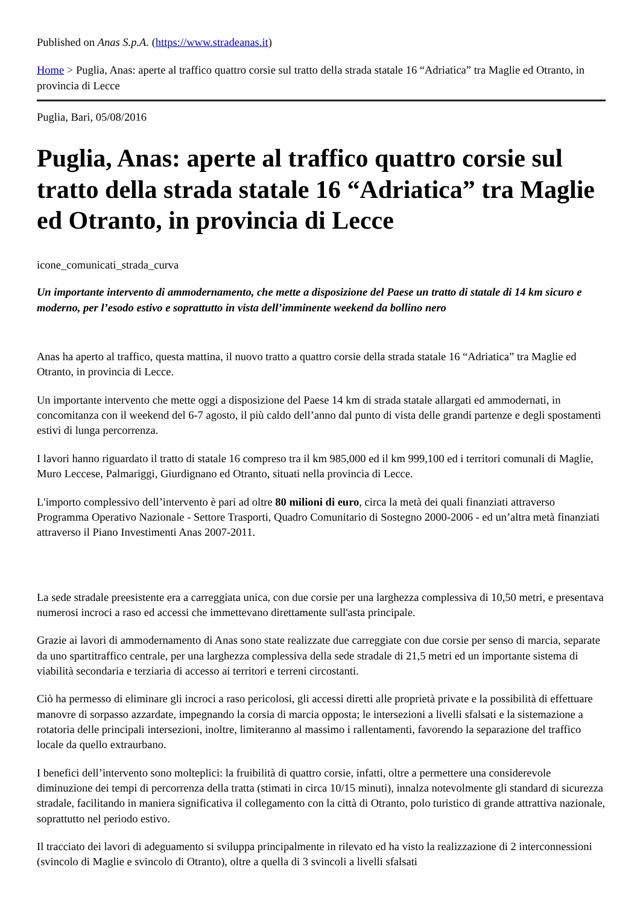Published on Anas S.p.A. (https://www.stradeanas.it)
Home > Puglia, Anas: aperte al traffico quattro corsie sul tratto della strada statale 16 “Adriatica” tra Maglie ed Otranto, in provincia di Lecce
Puglia, Bari, 05/08/2016
Puglia, Anas: aperte al traffico quattro corsie sul tratto della strada statale 16 “Adriatica” tra Maglie ed Otranto, in provincia di Lecce
icone_comunicati_strada_curva
Un importante intervento di ammodernamento, che mette a disposizione del Paese un tratto di statale di 14 km sicuro e moderno, per l’esodo estivo e soprattutto in vista dell’imminente weekend da bollino nero
Anas ha aperto al traffico, questa mattina, il nuovo tratto a quattro corsie della strada statale 16 “Adriatica” tra Maglie ed Otranto, in provincia di Lecce.
Un importante intervento che mette oggi a disposizione del Paese 14 km di strada statale allargati ed ammodernati, in concomitanza con il weekend del 6-7 agosto, il più caldo dell’anno dal punto di vista delle grandi partenze e degli spostamenti estivi di lunga percorrenza.
I lavori hanno riguardato il tratto di statale 16 compreso tra il km 985,000 ed il km 999,100 ed i territori comunali di Maglie, Muro Leccese, Palmariggi, Giurdignano ed Otranto, situati nella provincia di Lecce.
L'importo complessivo dell’intervento è pari ad oltre 80 milioni di euro, circa la metà dei quali finanziati attraverso Programma Operativo Nazionale - Settore Trasporti, Quadro Comunitario di Sostegno 2000-2006 - ed un’altra metà finanziati attraverso il Piano Investimenti Anas 2007-2011.
La sede stradale preesistente era a carreggiata unica, con due corsie per una larghezza complessiva di 10,50 metri, e presentava numerosi incroci a raso ed accessi che immettevano direttamente sull'asta principale.
Grazie ai lavori di ammodernamento di Anas sono state realizzate due carreggiate con due corsie per senso di marcia, separate da uno spartitraffico centrale, per una larghezza complessiva della sede stradale di 21,5 metri ed un importante sistema di viabilità secondaria e terziaria di accesso ai territori e terreni circostanti.
Ciò ha permesso di eliminare gli incroci a raso pericolosi, gli accessi diretti alle proprietà private e la possibilità di effettuare manovre di sorpasso azzardate, impegnando la corsia di marcia opposta; le intersezioni a livelli sfalsati e la sistemazione a rotatoria delle principali intersezioni, inoltre, limiteranno al massimo i rallentamenti, favorendo la separazione del traffico locale da quello extraurbano.
I benefici dell’intervento sono molteplici: la fruibilità di quattro corsie, infatti, oltre a permettere una considerevole diminuzione dei tempi di percorrenza della tratta (stimati in circa 10/15 minuti), innalza notevolmente gli standard di sicurezza stradale, facilitando in maniera significativa il collegamento con la città di Otranto, polo turistico di grande attrattiva nazionale, soprattutto nel periodo estivo.
Il tracciato dei lavori di adeguamento si sviluppa principalmente in rilevato ed ha visto la realizzazione di 2 interconnessioni (svincolo di Maglie e svincolo di Otranto), oltre a quella di 3 svincoli a livelli sfalsati